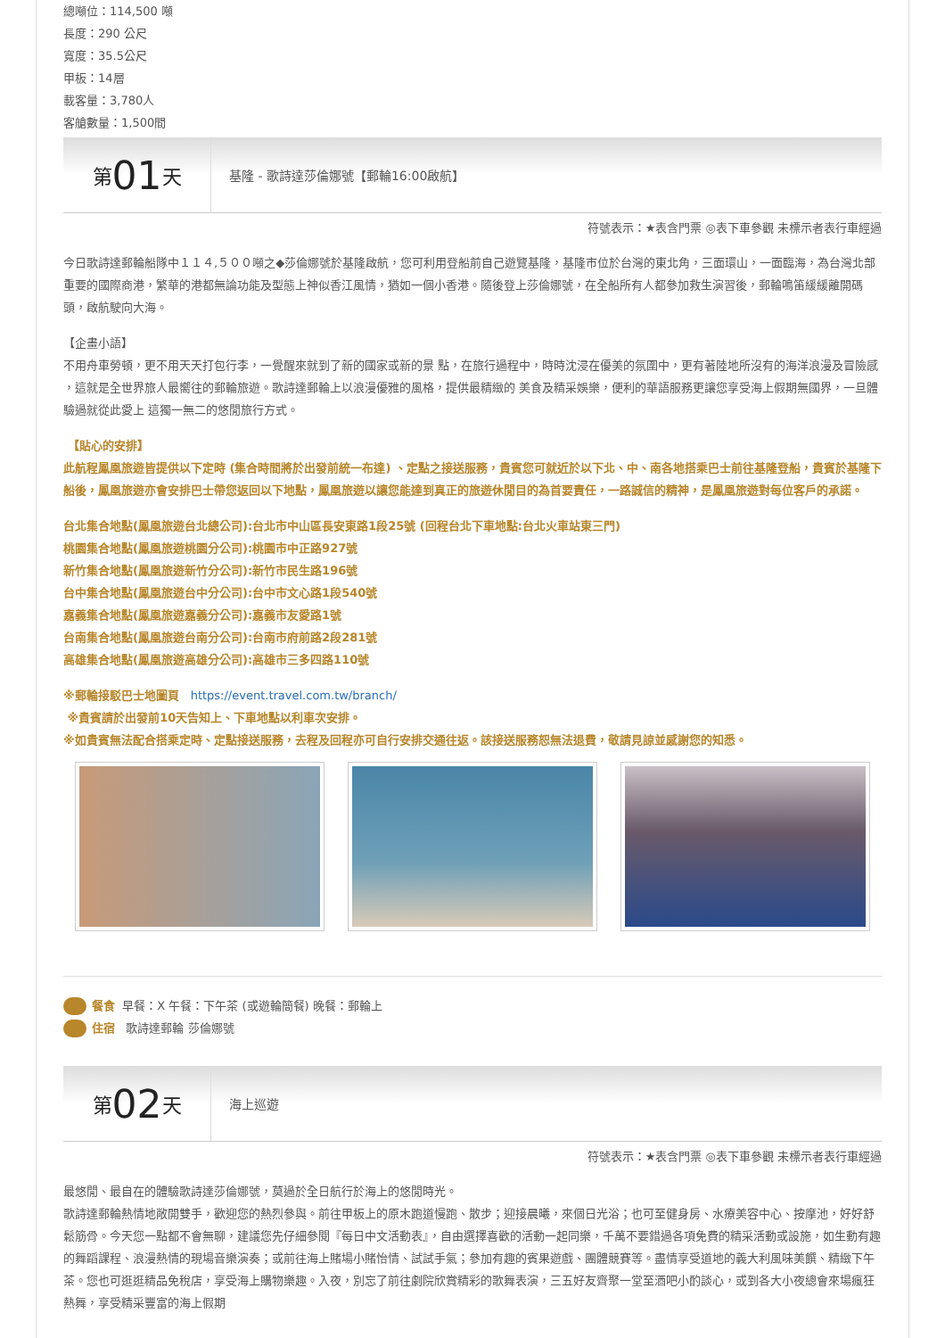總噸位：114,500 噸
長度：290 公尺
寬度：35.5公尺
甲板：14層
載客量：3,780人
客艙數量：1,500間
第 01 天
基隆 - 歌詩達莎倫娜號【郵輪16:00啟航】
符號表示：★表含門票 ◎表下車參觀 未標示者表行車經過
今日歌詩達郵輪船隊中１１４,５００噸之◆莎倫娜號於基隆啟航，您可利用登船前自己遊覽基隆，基隆市位於台灣的東北角，三面環山，一面臨海，為台灣北部重要的國際商港，繁華的港都無論功能及型態上神似香江風情，猶如一個小香港。隨後登上莎倫娜號，在全船所有人都參加救生演習後，郵輪鳴笛緩緩離開碼頭，啟航駛向大海。
【企畫小語】
不用舟車勞頓，更不用天天打包行李，一覺醒來就到了新的國家或新的景 點，在旅行過程中，時時沈浸在優美的氛圍中，更有著陸地所沒有的海洋浪漫及冒險感 ，這就是全世界旅人最嚮往的郵輪旅遊。歌詩達郵輪上以浪漫優雅的風格，提供最精緻的 美食及精采娛樂，便利的華語服務更讓您享受海上假期無國界，一旦體驗過就從此愛上 這獨一無二的悠閒旅行方式。
【貼心的安排】
此航程鳳凰旅遊皆提供以下定時 (集合時間將於出發前統一布達) 、定點之接送服務，貴賓您可就近於以下北、中、南各地搭乘巴士前往基隆登船，貴賓於基隆下船後，鳳凰旅遊亦會安排巴士帶您返回以下地點，鳳凰旅遊以讓您能達到真正的旅遊休閒目的為首要責任，一路誠信的精神，是鳳凰旅遊對每位客戶的承諾。
台北集合地點(鳳凰旅遊台北總公司):台北市中山區長安東路1段25號 (回程台北下車地點:台北火車站東三門)
桃園集合地點(鳳凰旅遊桃園分公司):桃園市中正路927號
新竹集合地點(鳳凰旅遊新竹分公司):新竹市民生路196號
台中集合地點(鳳凰旅遊台中分公司):台中市文心路1段540號
嘉義集合地點(鳳凰旅遊嘉義分公司):嘉義市友愛路1號
台南集合地點(鳳凰旅遊台南分公司):台南市府前路2段281號
高雄集合地點(鳳凰旅遊高雄分公司):高雄市三多四路110號
※郵輪接駁巴士地圖頁　https://event.travel.com.tw/branch/
※貴賓請於出發前10天告知上、下車地點以利車次安排。
※如貴賓無法配合搭乘定時、定點接送服務，去程及回程亦可自行安排交通往返。該接送服務恕無法退費，敬請見諒並感謝您的知悉。
餐食 早餐：X 午餐：下午茶 (或遊輪簡餐) 晚餐：郵輪上
住宿 歌詩達郵輪 莎倫娜號
第 02 天
海上巡遊
符號表示：★表含門票 ◎表下車參觀 未標示者表行車經過
最悠閒、最自在的體驗歌詩達莎倫娜號，莫過於全日航行於海上的悠閒時光。
歌詩達郵輪熱情地敞開雙手，歡迎您的熱烈參與。前往甲板上的原木跑道慢跑、散步；迎接晨曦，來個日光浴；也可至健身房、水療美容中心、按摩池，好好舒鬆筋骨。今天您一點都不會無聊，建議您先仔細參閱『每日中文活動表』，自由選擇喜歡的活動一起同樂，千萬不要錯過各項免費的精采活動或設施，如生動有趣的舞蹈課程、浪漫熱情的現場音樂演奏；或前往海上賭場小賭怡情、試試手氣；參加有趣的賓果遊戲、團體競賽等。盡情享受道地的義大利風味美饌、精緻下午茶。您也可逛逛精品免稅店，享受海上購物樂趣。入夜，別忘了前往劇院欣賞精彩的歌舞表演，三五好友齊聚一堂至酒吧小酌談心，或到各大小夜總會來場瘋狂熱舞，享受精采豐富的海上假期